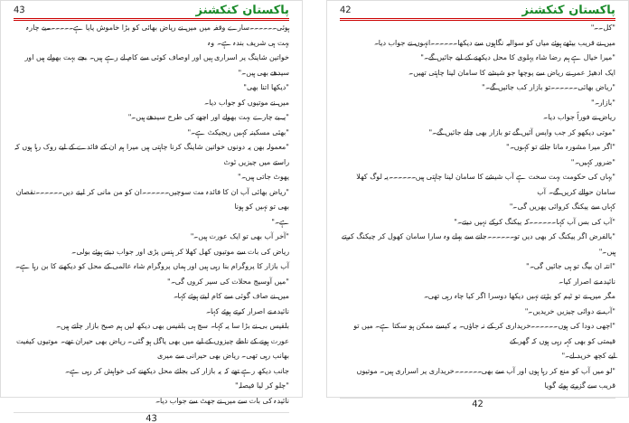43 پاکستان کنکشنز
ہوئی۔۔۔۔۔۔سارے وقفہ میں میں نے ریاض بھائی کو بڑا خاموش پایا ہے۔۔۔۔۔۔بے چارہ بہت ہی شریف بندہ ہے۔ وہ
خواتین شاپنگ پر اسراری ہیں اور اوصاف کوئی سے کام لے رہے ہیں۔ بچے بہت بھولے ہیں اور سیدھے بھی ہیں۔"
"دیکھا اتنا بھی"
میں نے موتیوں کو جواب دیا۔
"یہ بے چارے بہت بھولے اور اچھے کی طرح سیدھے ہیں۔"
"بھئی مسکینہ کہیں ریجیکٹ ہے۔"
"معمولہ بھن یہ دونوں خواتین شاپنگ کرنا چاہتی ہیں میرا ہم ان کے فائدے کے لیے روک رہا ہوں کہ راستے میں چیزیں ٹوٹ
پھوٹ جاتی ہیں۔"
"ریاض بھائی آپ ان کا فائدہ مت سوچیں۔۔۔۔۔۔ان کو من مانی کر لینے دیں۔۔۔۔۔۔نقصان بھی تو نہیں کو ہونا
ہے۔"
"آخر آپ بھی تو ایک عورت ہیں۔"
ریاض کی بات سے موتیوں کھل کھلا کر ہنس پڑی اور جواب دیتے ہوئے بولی۔
آپ بازار کا پروگرام بنا رہی ہیں اور ہماں پروگرام شاہ عالمی کے محل کو دیکھنے کا بن رہا ہے۔
"میں آوسیج محلات کی سیر کروں گی۔"
میں نے صاف گوئی سے کام لیتے ہوئے کہا۔
نائیدہ نے اصرار کرتے ہوئے کہا۔
بلقیس بی نے بڑا سا یہ کہا۔ سچ ہی بلقیس بھی دیکھ لیں ہم صبح بازار چلتے ہیں۔
عورت ہونے کے ناطے چیزوں کے لیے میں بھی پاگل ہو گئی۔ ریاض بھی حیران تھے۔ موتیوں کیفیت بھانپ رہی تھی۔ ریاض بھی حیرانی سے میری
جانب دیکھ رہے تھے کہ یہ بازار کی بجائے محل دیکھنے کی خواہش کر رہی ہے۔
"چلو کر لیا فیصلہ"
نائیدہ کی بات سے میں نے جھٹ سے جواب دیا۔
43
42 پاکستان کنکشنز
"کل۔۔"
میں نے قریب بیٹھے ہوئے میاں کو سوالیہ نگاہوں سے دیکھا۔۔۔۔۔۔انہوں نے جواب دیا۔
"میرا خیال ہے ہم رضا شاہ پہلوی کا محل دیکھنے کے لیے جائیں گے۔"
ایک ادھیڑ عمر نے ریاض سے پوچھا جو شیشے کا سامان لینا چاہتی تھیں۔
"ریاض بھائی۔۔۔۔۔۔تو بازار کب جائیں گے۔"
"بازار۔"
ریاض نے فوراً جواب دیا۔
"موتی دیکھو کر جب واپس آئیں گے تو بازار بھی چلے جائیں گے۔"
"اگر میرا مشورہ مانا جائے تو کہوں۔"
"ضرور کہیں۔"
"یہاں کی حکومت بہت سخت ہے آپ شیشے کا سامان لینا چاہتی ہیں۔۔۔۔۔۔یہ لوگ کھلا سامان حوالے کریں گے۔ آپ
کہاں سے پیکنگ کروائی پھریں گی۔"
"آپ کی بس آپ کہا۔۔۔۔۔۔کہ پیکنگ کرکے نہیں دیتے۔"
"بالفرض اگر پیکنگ کر بھی دیں تو۔۔۔۔۔۔جانے سے پہلے وہ سارا سامان کھول کر چیکنگ کرتے ہیں۔"
"انتہ ان بیگ تو ہی جائیں گی۔"
نائیدہ نے اصرار کیا۔
مگر میں نے تو ٹیم کو پڑتے نہیں دیکھا دوسرا اگر کیا چاہ رہی تھی۔
"آپ نے دوائی چیزیں خریدیں۔"
"اچھی دودا کی ہوں۔۔۔۔۔۔خریداری کر کے نہ جاؤں۔ یہ کیسے ممکن ہو سکتا ہے۔ میں تو قیمتی کو بھی کہہ رہی ہوں کہ گھر کے
لیے کچھ خرید لے۔"
"لو میں آپ کو منع کر رہا ہوں اور آپ سے بھی۔۔۔۔۔۔خریداری پر اسراری ہیں۔ موتیوں قریب سے گزرتے ہوئے گویا
42